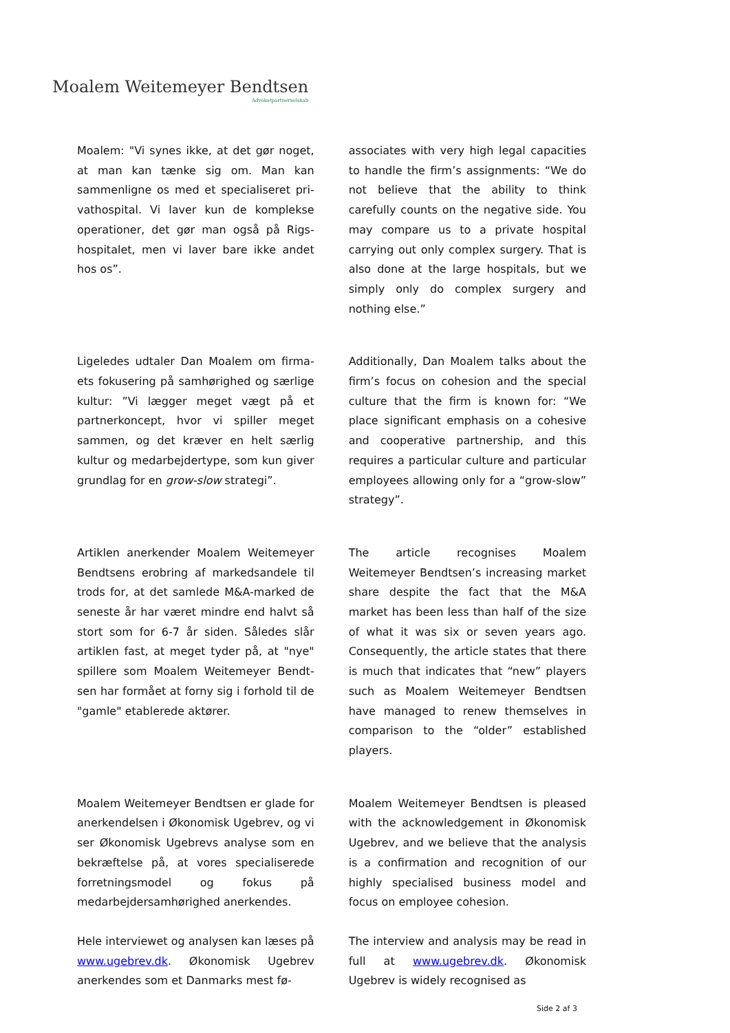Moalem Weitemeyer Bendtsen
Advokatpartnerselskab
| Moalem: "Vi synes ikke, at det gør noget, at man kan tænke sig om. Man kan sammenligne os med et specialiseret pri­vathospital. Vi laver kun de komplekse operationer, det gør man også på Rigs­hospitalet, men vi laver bare ikke andet hos os”. | associates with very high legal capacities to handle the firm’s assignments: “We do not believe that the ability to think carefully counts on the negative side. You may compare us to a private hospital carrying out only complex surgery. That is also done at the large hospitals, but we simply only do complex surgery and nothing else.” |
| Ligeledes udtaler Dan Moalem om firma­ets fokusering på samhørighed og særli­ge kultur: ”Vi lægger meget vægt på et partnerkoncept, hvor vi spiller meget sammen, og det kræver en helt særlig kultur og medarbejdertype, som kun gi­ver grundlag for en grow-slow strategi”. | Additionally, Dan Moalem talks about the firm’s focus on cohesion and the special culture that the firm is known for: “We place significant emphasis on a cohesive and cooperative partnership, and this requires a particular culture and particular employees allowing only for a “grow-slow” strategy”. |
| Artiklen anerkender Moalem Weitemeyer Bendtsens erobring af markedsandele til trods for, at det samlede M&A-marked de seneste år har været mindre end halvt så stort som for 6-7 år siden. Således slår artiklen fast, at meget tyder på, at "nye" spillere som Moalem Weitemeyer Bendt­sen har formået at forny sig i forhold til de "gamle" etablerede aktører. | The article recognises Moalem Weitemeyer Bendtsen’s increasing market share despite the fact that the M&A market has been less than half of the size of what it was six or seven years ago. Consequently, the article states that there is much that indicates that “new” players such as Moalem Weitemeyer Bendtsen have managed to renew themselves in comparison to the “older” established players. |
| Moalem Weitemeyer Bendtsen er glade for anerkendelsen i Økonomisk Ugebrev, og vi ser Økonomisk Ugebrevs analyse som en bekræftelse på, at vores speciali­serede forretningsmodel og fokus på medarbejdersamhørighed anerkendes. | Moalem Weitemeyer Bendtsen is pleased with the acknowledgement in Økonomisk Ugebrev, and we believe that the analysis is a confirmation and recognition of our highly specialised business model and focus on employee cohesion. |
| Hele interviewet og analysen kan læses på www.ugebrev.dk . Økonomisk Ugebrev anerkendes som et Danmarks mest fø- | The interview and analysis may be read in full at www.ugebrev.dk . Økonomisk Ugebrev is widely recognised as |
Side 2 af 3